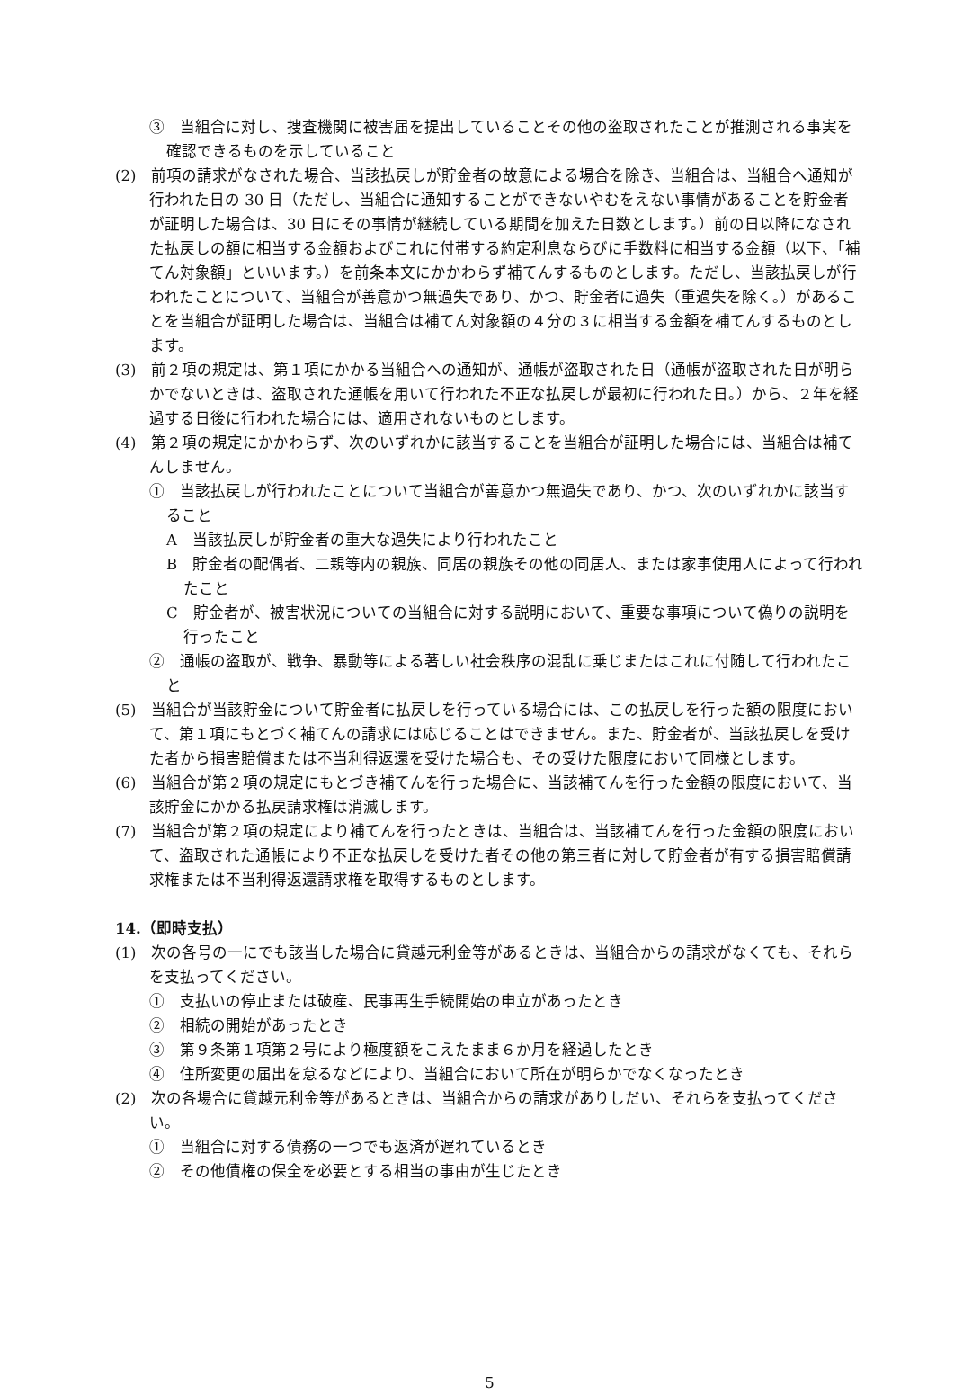③　当組合に対し、捜査機関に被害届を提出していることその他の盗取されたことが推測される事実を確認できるものを示していること
(2)　前項の請求がなされた場合、当該払戻しが貯金者の故意による場合を除き、当組合は、当組合へ通知が行われた日の 30 日（ただし、当組合に通知することができないやむをえない事情があることを貯金者が証明した場合は、30 日にその事情が継続している期間を加えた日数とします。）前の日以降になされた払戻しの額に相当する金額およびこれに付帯する約定利息ならびに手数料に相当する金額（以下、「補てん対象額」といいます。）を前条本文にかかわらず補てんするものとします。ただし、当該払戻しが行われたことについて、当組合が善意かつ無過失であり、かつ、貯金者に過失（重過失を除く。）があることを当組合が証明した場合は、当組合は補てん対象額の４分の３に相当する金額を補てんするものとします。
(3)　前２項の規定は、第１項にかかる当組合への通知が、通帳が盗取された日（通帳が盗取された日が明らかでないときは、盗取された通帳を用いて行われた不正な払戻しが最初に行われた日。）から、２年を経過する日後に行われた場合には、適用されないものとします。
(4)　第２項の規定にかかわらず、次のいずれかに該当することを当組合が証明した場合には、当組合は補てんしません。
①　当該払戻しが行われたことについて当組合が善意かつ無過失であり、かつ、次のいずれかに該当すること
A　当該払戻しが貯金者の重大な過失により行われたこと
B　貯金者の配偶者、二親等内の親族、同居の親族その他の同居人、または家事使用人によって行われたこと
C　貯金者が、被害状況についての当組合に対する説明において、重要な事項について偽りの説明を行ったこと
②　通帳の盗取が、戦争、暴動等による著しい社会秩序の混乱に乗じまたはこれに付随して行われたこと
(5)　当組合が当該貯金について貯金者に払戻しを行っている場合には、この払戻しを行った額の限度において、第１項にもとづく補てんの請求には応じることはできません。また、貯金者が、当該払戻しを受けた者から損害賠償または不当利得返還を受けた場合も、その受けた限度において同様とします。
(6)　当組合が第２項の規定にもとづき補てんを行った場合に、当該補てんを行った金額の限度において、当該貯金にかかる払戻請求権は消滅します。
(7)　当組合が第２項の規定により補てんを行ったときは、当組合は、当該補てんを行った金額の限度において、盗取された通帳により不正な払戻しを受けた者その他の第三者に対して貯金者が有する損害賠償請求権または不当利得返還請求権を取得するものとします。
14.（即時支払）
(1)　次の各号の一にでも該当した場合に貸越元利金等があるときは、当組合からの請求がなくても、それらを支払ってください。
①　支払いの停止または破産、民事再生手続開始の申立があったとき
②　相続の開始があったとき
③　第９条第１項第２号により極度額をこえたまま６か月を経過したとき
④　住所変更の届出を怠るなどにより、当組合において所在が明らかでなくなったとき
(2)　次の各場合に貸越元利金等があるときは、当組合からの請求がありしだい、それらを支払ってください。
①　当組合に対する債務の一つでも返済が遅れているとき
②　その他債権の保全を必要とする相当の事由が生じたとき
5